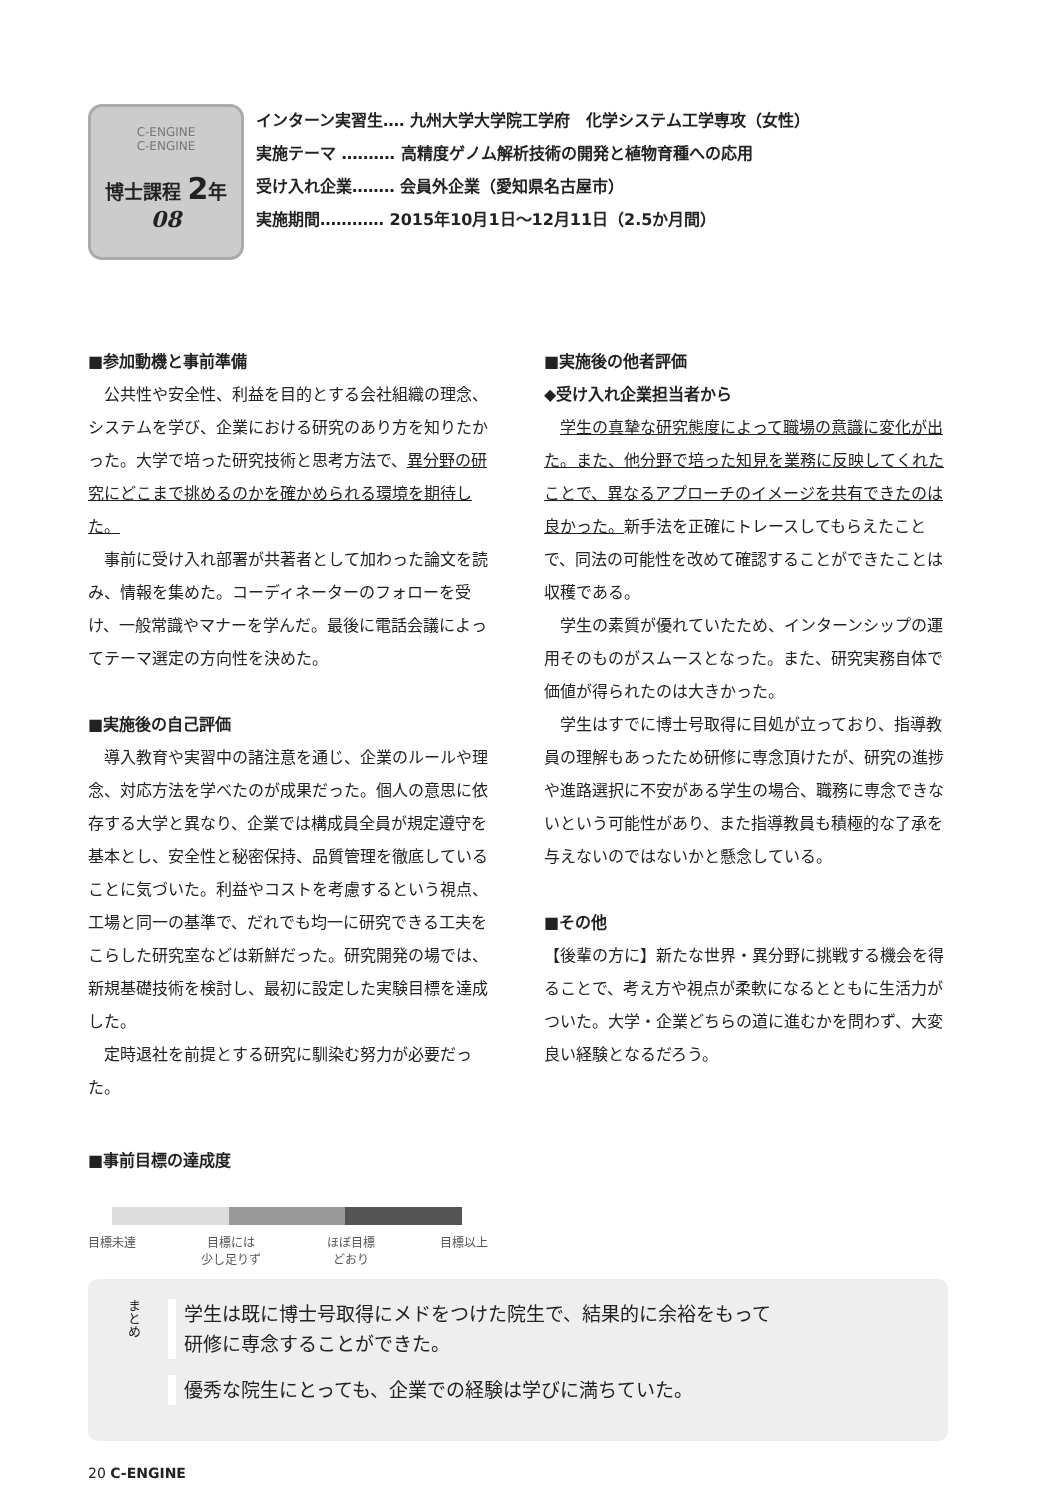C-ENGINE
C-ENGINE
博士課程 2年
08
インターン実習生‥‥ 九州大学大学院工学府　化学システム工学専攻（女性）
実施テーマ ‥‥‥‥‥ 高精度ゲノム解析技術の開発と植物育種への応用
受け入れ企業‥‥‥‥ 会員外企業（愛知県名古屋市）
実施期間‥‥‥‥‥‥ 2015年10月1日〜12月11日（2.5か月間）
■参加動機と事前準備
公共性や安全性、利益を目的とする会社組織の理念、システムを学び、企業における研究のあり方を知りたかった。大学で培った研究技術と思考方法で、異分野の研究にどこまで挑めるのかを確かめられる環境を期待した。
事前に受け入れ部署が共著者として加わった論文を読み、情報を集めた。コーディネーターのフォローを受け、一般常識やマナーを学んだ。最後に電話会議によってテーマ選定の方向性を決めた。
■実施後の自己評価
導入教育や実習中の諸注意を通じ、企業のルールや理念、対応方法を学べたのが成果だった。個人の意思に依存する大学と異なり、企業では構成員全員が規定遵守を基本とし、安全性と秘密保持、品質管理を徹底していることに気づいた。利益やコストを考慮するという視点、工場と同一の基準で、だれでも均一に研究できる工夫をこらした研究室などは新鮮だった。研究開発の場では、新規基礎技術を検討し、最初に設定した実験目標を達成した。
定時退社を前提とする研究に馴染む努力が必要だった。
■実施後の他者評価
◆受け入れ企業担当者から
学生の真摯な研究態度によって職場の意識に変化が出た。また、他分野で培った知見を業務に反映してくれたことで、異なるアプローチのイメージを共有できたのは良かった。新手法を正確にトレースしてもらえたことで、同法の可能性を改めて確認することができたことは収穫である。
学生の素質が優れていたため、インターンシップの運用そのものがスムースとなった。また、研究実務自体で価値が得られたのは大きかった。
学生はすでに博士号取得に目処が立っており、指導教員の理解もあったため研修に専念頂けたが、研究の進捗や進路選択に不安がある学生の場合、職務に専念できないという可能性があり、また指導教員も積極的な了承を与えないのではないかと懸念している。
■その他
【後輩の方に】新たな世界・異分野に挑戦する機会を得ることで、考え方や視点が柔軟になるとともに生活力がついた。大学・企業どちらの道に進むかを問わず、大変良い経験となるだろう。
■事前目標の達成度
目標未達 目標には
少し足りず ほぼ目標
どおり 目標以上
まとめ
学生は既に博士号取得にメドをつけた院生で、結果的に余裕をもって
研修に専念することができた。
優秀な院生にとっても、企業での経験は学びに満ちていた。
20 C-ENGINE